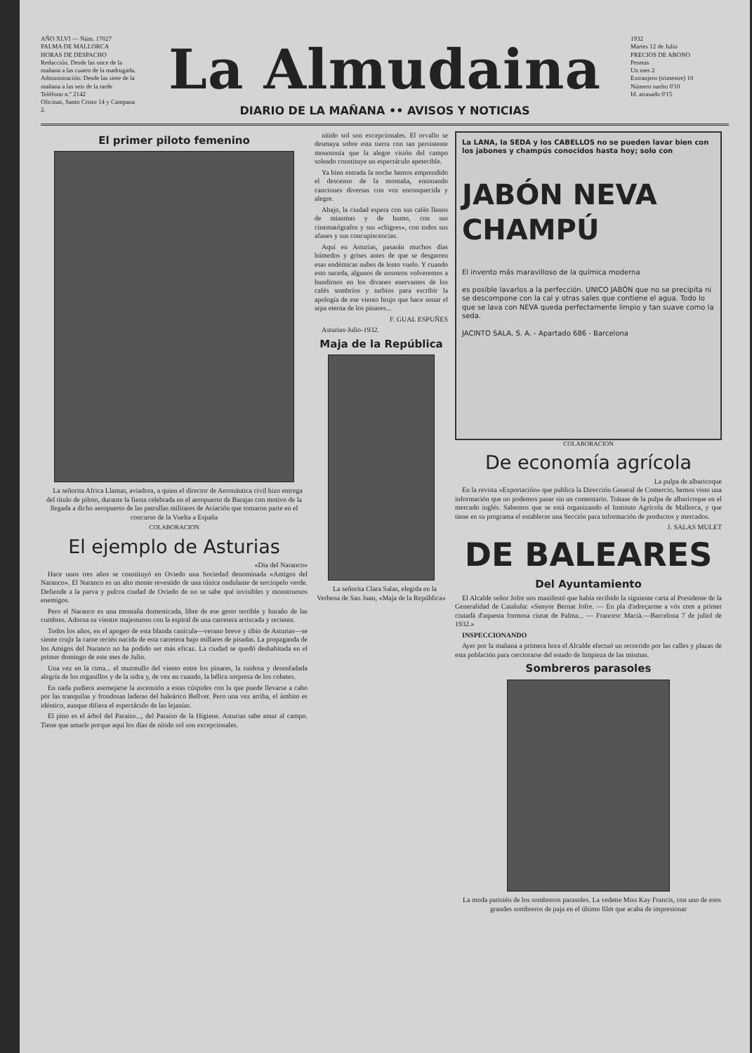AÑO XLVI — Núm. 17027
PALMA DE MALLORCA
HORAS DE DESPACHO
Redacción. Desde las once de la mañana a las cuatro de la madrugada.
Administración: Desde las siete de la mañana a las seis de la tarde
Teléfono n.º 2142
Oficinas, Santo Cristo 14 y Campana 2.
La Almudaina
DIARIO DE LA MAÑANA •• AVISOS Y NOTICIAS
1932
Martes 12 de Julio
PRECIOS DE ABONO
Pesetas
Un mes 2
Extranjero (trimestre) 10
Número suelto 0'10
Id. atrasado 0'15
El primer piloto femenino
La señorita Africa Llamas, aviadora, a quien el director de Aeronáutica civil hizo entrega del título de piloto, durante la fiesta celebrada en el aeropuerto de Barajas con motivo de la llegada a dicho aeropuerto de las patrullas militares de Aviación que tomaron parte en el concurso de la Vuelta a España
COLABORACION
El ejemplo de Asturias
«Dia del Naranco»
Hace unos tres años se constituyó en Oviedo una Sociedad denominada «Amigos del Naranco». El Naranco es un alto monte revestido de una túnica ondulante de terciopelo verde. Defiende a la parva y pulcra ciudad de Oviedo de no se sabe qué invisibles y monstruosos enemigos.
Pero el Naranco es una montaña domesticada, libre de ese gesto terrible y huraño de las cumbres. Adorna su vientre majestuoso con la espiral de una carretera arriscada y reciente.
Todos los años, en el apogeo de esta blanda canícula—verano breve y tibio de Asturias—se siente crujir la carne recién nacida de esta carretera bajo millares de pisadas. La propaganda de los Amigos del Naranco no ha podido ser más eficaz. La ciudad se quedó deshabitada en el primer domingo de este mes de Julio.
Una vez en la cima... el murmullo del viento entre los pinares, la ruidosa y desenfadada alegría de los organillos y de la sidra y, de vez en cuando, la bélica sorpresa de los cohetes.
En nada pudiera asemejarse la ascensión a estas cúspides con la que puede llevarse a cabo por las tranquilas y frondosas laderas del baleárico Bellver. Pero una vez arriba, el ámbito es idéntico, aunque difiera el espectáculo de las lejanías.
El pino es el árbol del Paraíso..., del Paraíso de la Higiene. Asturias sabe amar al campo. Tiene que amarle porque aquí los días de nítido sol son excepcionales.
nítido sol son excepcionales. El orvallo se desmaya sobre esta tierra con tan persistente monotonía que la alegre visión del campo soleado constituye un espectáculo apetecible.
Ya bien entrada la noche hemos emprendido el descenso de la montaña, entonando canciones diversas con voz enronquecida y alegre.
Abajo, la ciudad espera con sus cafés llenos de miasmas y de humo, con sus cinematógrafos y sus «chigres», con todos sus afanes y sus concupiscencias.
Aquí en Asturias, pasarán muchos días húmedos y grises antes de que se desgarren esas endémicas nubes de lento vuelo. Y cuando esto suceda, algunos de nosotros volveremos a hundirnos en los divanes enervantes de los cafés sombríos y turbios para escribir la apología de ese viento brujo que hace sonar el arpa eterna de los pinares...
F. GUAL ESPUÑES
Asturias-Julio-1932.
Maja de la República
La señorita Clara Salas, elegida en la Verbena de San Juan, «Maja de la República»
La LANA, la SEDA y los CABELLOS no se pueden lavar bien con los jabones y champús conocidos hasta hoy; solo con
JABÓN NEVA CHAMPÚ
El invento más maravilloso de la química moderna
es posible lavarlos a la perfección. UNICO JABÓN que no se precipita ni se descompone con la cal y otras sales que contiene el agua. Todo lo que se lava con NEVA queda perfectamente limpio y tan suave como la seda.
JACINTO SALA, S. A. - Apartado 686 - Barcelona
COLABORACION
De economía agrícola
La pulpa de albaricoque
En la revista «Exportación» que publica la Dirección General de Comercio, hemos visto una información que no podemos pasar sin un comentario. Trátase de la pulpa de albaricoque en el mercado inglés. Sabemos que se está organizando el Instituto Agrícola de Mallorca, y que tiene en su programa el establecer una Sección para información de productos y mercados.
J. SALAS MULET
DE BALEARES
Del Ayuntamiento
El Alcalde señor Jofre nos manifestó que había recibido la siguiente carta al Presidente de la Generalidad de Cataluña: «Senyor Bernat Jofre. — En pla d'adreçarme a vós com a primer ciutadà d'aquesta formosa ciutat de Palma... — Francesc Macià.—Barcelona 7 de juliol de 1932.»
INSPECCIONANDO
Ayer por la mañana a primera hora el Alcalde efectuó un recorrido por las calles y plazas de esta población para cerciorarse del estado de limpieza de las mismas.
Sombreros parasoles
La moda parisién de los sombreros parasoles. La vedette Miss Kay Francis, con uno de esos grandes sombreros de paja en el último film que acaba de impresionar